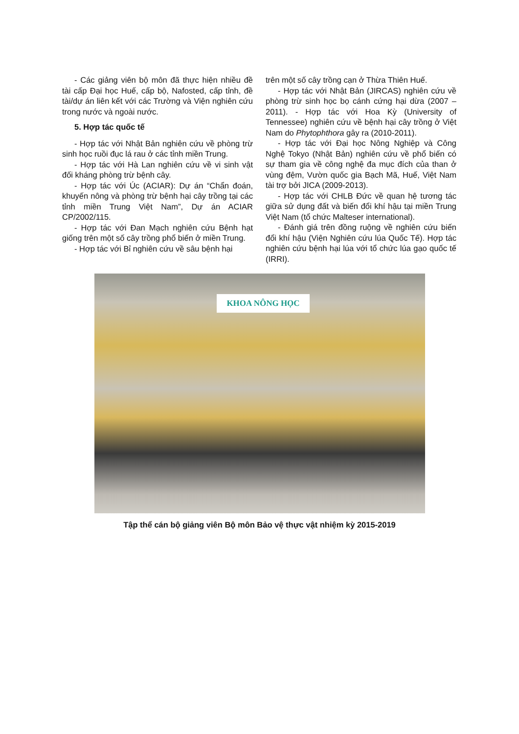- Các giảng viên bộ môn đã thực hiện nhiều đề tài cấp Đại học Huế, cấp bộ, Nafosted, cấp tỉnh, đề tài/dự án liên kết với các Trường và Viện nghiên cứu trong nước và ngoài nước.
5. Hợp tác quốc tế
- Hợp tác với Nhật Bản nghiên cứu về phòng trừ sinh học ruồi đục lá rau ở các tỉnh miền Trung.
- Hợp tác với Hà Lan nghiên cứu về vi sinh vật đối kháng phòng trừ bệnh cây.
- Hợp tác với Úc (ACIAR): Dự án “Chẩn đoán, khuyến nông và phòng trừ bệnh hại cây trồng tại các tỉnh miền Trung Việt Nam”, Dự án ACIAR CP/2002/115.
- Hợp tác với Đan Mạch nghiên cứu Bệnh hạt giống trên một số cây trồng phổ biến ở miền Trung.
- Hợp tác với Bỉ nghiên cứu về sâu bệnh hại
trên một số cây trồng cạn ở Thừa Thiên Huế.
- Hợp tác với Nhật Bản (JIRCAS) nghiên cứu về phòng trừ sinh học bọ cánh cứng hại dừa (2007 – 2011). - Hợp tác với Hoa Kỳ (University of Tennessee) nghiên cứu về bệnh hại cây trồng ở Việt Nam do Phytophthora gây ra (2010-2011).
- Hợp tác với Đại học Nông Nghiệp và Công Nghệ Tokyo (Nhật Bản) nghiên cứu về phổ biến có sự tham gia về công nghệ đa mục đích của than ở vùng đệm, Vườn quốc gia Bạch Mã, Huế, Việt Nam tài trợ bởi JICA (2009-2013).
- Hợp tác với CHLB Đức về quan hệ tương tác giữa sử dụng đất và biến đổi khí hậu tại miền Trung Việt Nam (tổ chức Malteser international).
- Đánh giá trên đồng ruộng về nghiên cứu biến đổi khí hậu (Viện Nghiên cứu lúa Quốc Tế). Hợp tác nghiên cứu bệnh hại lúa với tổ chức lúa gạo quốc tế (IRRI).
KHOA NÔNG HỌC
Tập thể cán bộ giảng viên Bộ môn Bảo vệ thực vật nhiệm kỳ 2015-2019